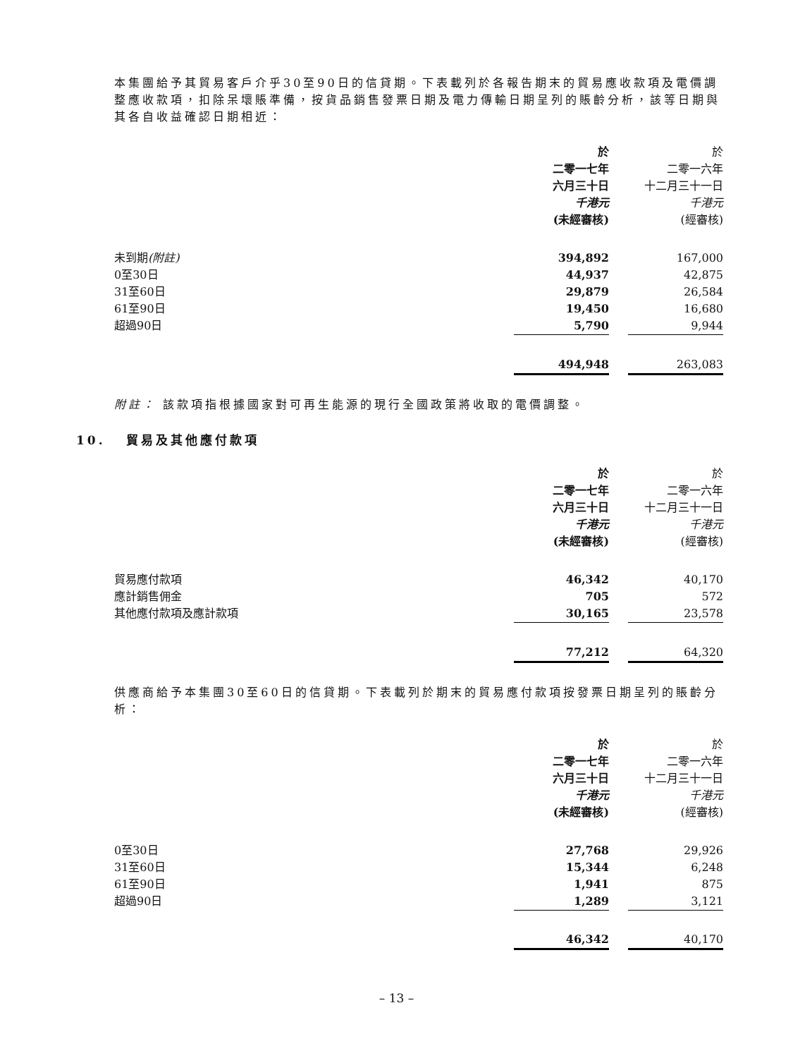本集團給予其貿易客戶介乎30至90日的信貸期。下表載列於各報告期末的貿易應收款項及電價調整應收款項，扣除呆壞賬準備，按貨品銷售發票日期及電力傳輸日期呈列的賬齡分析，該等日期與其各自收益確認日期相近：
| | 於 二零一七年 六月三十日 千港元 (未經審核) | | 於 二零一六年 十二月三十一日 千港元 (經審核) |
| --- | --- | --- | --- |
| 未到期 (附註) | 394,892 | | 167,000 |
| 0至30日 | 44,937 | | 42,875 |
| 31至60日 | 29,879 | | 26,584 |
| 61至90日 | 19,450 | | 16,680 |
| 超過90日 | 5,790 | | 9,944 |
| | 494,948 | | 263,083 |
附註： 該款項指根據國家對可再生能源的現行全國政策將收取的電價調整。
10. 貿易及其他應付款項
| | 於 二零一七年 六月三十日 千港元 (未經審核) | | 於 二零一六年 十二月三十一日 千港元 (經審核) |
| --- | --- | --- | --- |
| 貿易應付款項 | 46,342 | | 40,170 |
| 應計銷售佣金 | 705 | | 572 |
| 其他應付款項及應計款項 | 30,165 | | 23,578 |
| | 77,212 | | 64,320 |
供應商給予本集團30至60日的信貸期。下表載列於期末的貿易應付款項按發票日期呈列的賬齡分析：
| | 於 二零一七年 六月三十日 千港元 (未經審核) | | 於 二零一六年 十二月三十一日 千港元 (經審核) |
| --- | --- | --- | --- |
| 0至30日 | 27,768 | | 29,926 |
| 31至60日 | 15,344 | | 6,248 |
| 61至90日 | 1,941 | | 875 |
| 超過90日 | 1,289 | | 3,121 |
| | 46,342 | | 40,170 |
– 13 –